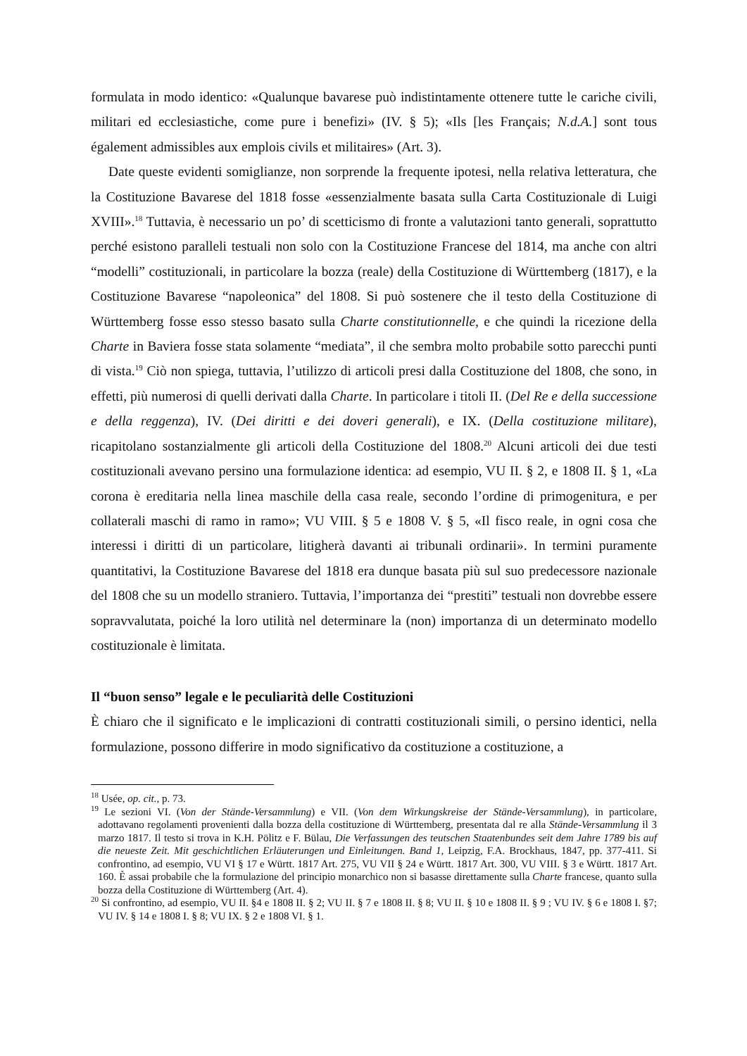formulata in modo identico: «Qualunque bavarese può indistintamente ottenere tutte le cariche civili, militari ed ecclesiastiche, come pure i benefizi» (IV. § 5); «Ils [les Français; N.d.A.] sont tous également admissibles aux emplois civils et militaires» (Art. 3).
Date queste evidenti somiglianze, non sorprende la frequente ipotesi, nella relativa letteratura, che la Costituzione Bavarese del 1818 fosse «essenzialmente basata sulla Carta Costituzionale di Luigi XVIII».<sup>18</sup> Tuttavia, è necessario un po’ di scetticismo di fronte a valutazioni tanto generali, soprattutto perché esistono paralleli testuali non solo con la Costituzione Francese del 1814, ma anche con altri “modelli” costituzionali, in particolare la bozza (reale) della Costituzione di Württemberg (1817), e la Costituzione Bavarese “napoleonica” del 1808. Si può sostenere che il testo della Costituzione di Württemberg fosse esso stesso basato sulla Charte constitutionnelle, e che quindi la ricezione della Charte in Baviera fosse stata solamente “mediata”, il che sembra molto probabile sotto parecchi punti di vista.<sup>19</sup> Ciò non spiega, tuttavia, l’utilizzo di articoli presi dalla Costituzione del 1808, che sono, in effetti, più numerosi di quelli derivati dalla Charte. In particolare i titoli II. (Del Re e della successione e della reggenza), IV. (Dei diritti e dei doveri generali), e IX. (Della costituzione militare), ricapitolano sostanzialmente gli articoli della Costituzione del 1808.<sup>20</sup> Alcuni articoli dei due testi costituzionali avevano persino una formulazione identica: ad esempio, VU II. § 2, e 1808 II. § 1, «La corona è ereditaria nella linea maschile della casa reale, secondo l’ordine di primogenitura, e per collaterali maschi di ramo in ramo»; VU VIII. § 5 e 1808 V. § 5, «Il fisco reale, in ogni cosa che interessi i diritti di un particolare, litigherà davanti ai tribunali ordinarii». In termini puramente quantitativi, la Costituzione Bavarese del 1818 era dunque basata più sul suo predecessore nazionale del 1808 che su un modello straniero. Tuttavia, l’importanza dei “prestiti” testuali non dovrebbe essere sopravvalutata, poiché la loro utilità nel determinare la (non) importanza di un determinato modello costituzionale è limitata.
Il “buon senso” legale e le peculiarità delle Costituzioni
È chiaro che il significato e le implicazioni di contratti costituzionali simili, o persino identici, nella formulazione, possono differire in modo significativo da costituzione a costituzione, a
<sup>18</sup> Usée, op. cit., p. 73.
<sup>19</sup> Le sezioni VI. (Von der Stände-Versammlung) e VII. (Von dem Wirkungskreise der Stände-Versammlung), in particolare, adottavano regolamenti provenienti dalla bozza della costituzione di Württemberg, presentata dal re alla Stände-Versammlung il 3 marzo 1817. Il testo si trova in K.H. Pölitz e F. Bülau, Die Verfassungen des teutschen Staatenbundes seit dem Jahre 1789 bis auf die neueste Zeit. Mit geschichtlichen Erläuterungen und Einleitungen. Band 1, Leipzig, F.A. Brockhaus, 1847, pp. 377-411. Si confrontino, ad esempio, VU VI § 17 e Württ. 1817 Art. 275, VU VII § 24 e Württ. 1817 Art. 300, VU VIII. § 3 e Württ. 1817 Art. 160. È assai probabile che la formulazione del principio monarchico non si basasse direttamente sulla Charte francese, quanto sulla bozza della Costituzione di Württemberg (Art. 4).
<sup>20</sup> Si confrontino, ad esempio, VU II. §4 e 1808 II. § 2; VU II. § 7 e 1808 II. § 8; VU II. § 10 e 1808 II. § 9 ; VU IV. § 6 e 1808 I. §7; VU IV. § 14 e 1808 I. § 8; VU IX. § 2 e 1808 VI. § 1.